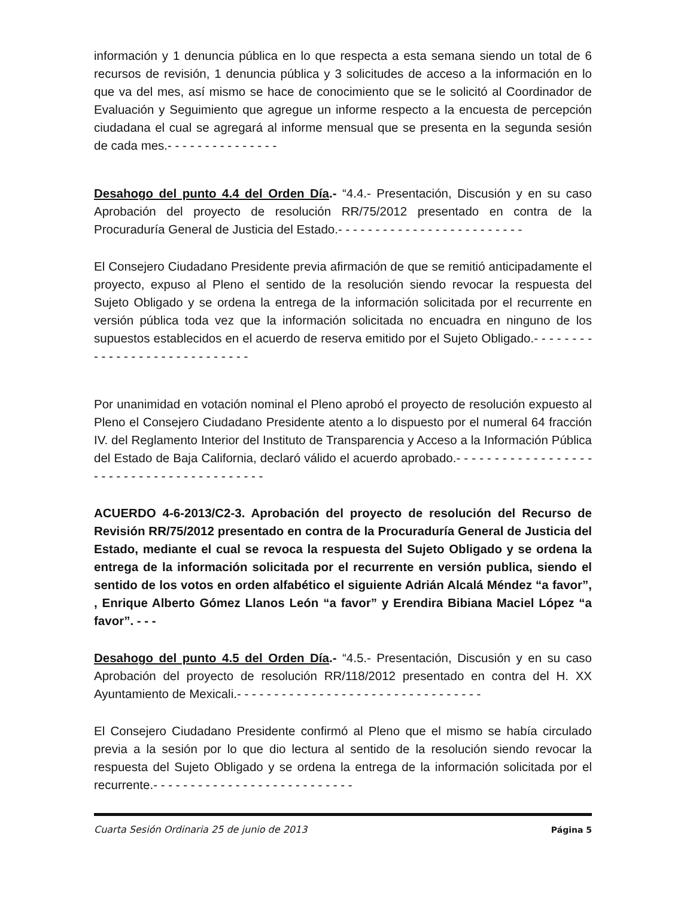información y 1 denuncia pública en lo que respecta a esta semana siendo un total de 6 recursos de revisión, 1 denuncia pública y 3 solicitudes de acceso a la información en lo que va del mes, así mismo se hace de conocimiento que se le solicitó al Coordinador de Evaluación y Seguimiento que agregue un informe respecto a la encuesta de percepción ciudadana el cual se agregará al informe mensual que se presenta en la segunda sesión de cada mes.- - - - - - - - - - - - - - -
Desahogo del punto 4.4 del Orden Día.- “4.4.- Presentación, Discusión y en su caso Aprobación del proyecto de resolución RR/75/2012 presentado en contra de la Procuraduría General de Justicia del Estado.- - - - - - - - - - - - - - - - - - - - - - - - -
El Consejero Ciudadano Presidente previa afirmación de que se remitió anticipadamente el proyecto, expuso al Pleno el sentido de la resolución siendo revocar la respuesta del Sujeto Obligado y se ordena la entrega de la información solicitada por el recurrente en versión pública toda vez que la información solicitada no encuadra en ninguno de los supuestos establecidos en el acuerdo de reserva emitido por el Sujeto Obligado.- - - - - - - - - - - - - - - - - - - - - - - - - - - - -
Por unanimidad en votación nominal el Pleno aprobó el proyecto de resolución expuesto al Pleno el Consejero Ciudadano Presidente atento a lo dispuesto por el numeral 64 fracción IV. del Reglamento Interior del Instituto de Transparencia y Acceso a la Información Pública del Estado de Baja California, declaró válido el acuerdo aprobado.- - - - - - - - - - - - - - - - - - - - - - - - - - - - - - - - - - - - - - - - -
ACUERDO 4-6-2013/C2-3. Aprobación del proyecto de resolución del Recurso de Revisión RR/75/2012 presentado en contra de la Procuraduría General de Justicia del Estado, mediante el cual se revoca la respuesta del Sujeto Obligado y se ordena la entrega de la información solicitada por el recurrente en versión publica, siendo el sentido de los votos en orden alfabético el siguiente Adrián Alcalá Méndez “a favor”, , Enrique Alberto Gómez Llanos León “a favor” y Erendira Bibiana Maciel López “a favor”. - - -
Desahogo del punto 4.5 del Orden Día.- “4.5.- Presentación, Discusión y en su caso Aprobación del proyecto de resolución RR/118/2012 presentado en contra del H. XX Ayuntamiento de Mexicali.- - - - - - - - - - - - - - - - - - - - - - - - - - - - - - - - -
El Consejero Ciudadano Presidente confirmó al Pleno que el mismo se había circulado previa a la sesión por lo que dio lectura al sentido de la resolución siendo revocar la respuesta del Sujeto Obligado y se ordena la entrega de la información solicitada por el recurrente.- - - - - - - - - - - - - - - - - - - - - - - - - - -
Cuarta Sesión Ordinaria 25 de junio de 2013 Página 5